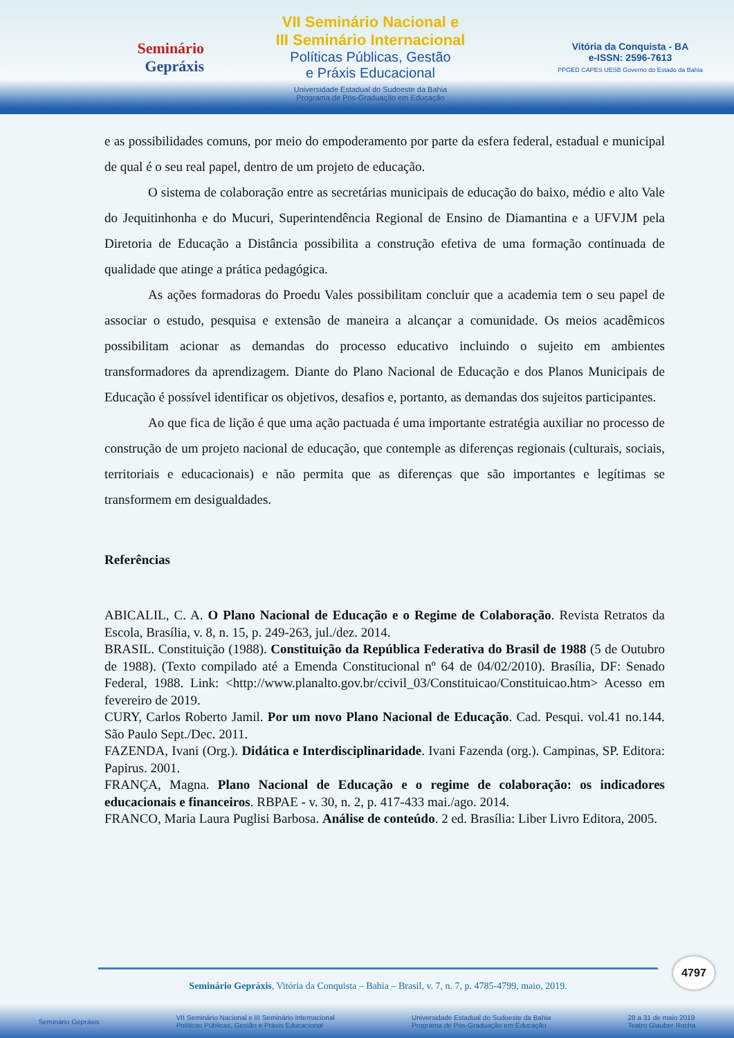Seminário
Gepráxis
VII Seminário Nacional e
III Seminário Internacional
Políticas Públicas, Gestão
e Práxis Educacional
Universidade Estadual do Sudoeste da Bahia
Programa de Pós-Graduação em Educação
Vitória da Conquista - BA
e-ISSN: 2596-7613
PPGED CAPES UESB Governo do Estado da Bahia
e as possibilidades comuns, por meio do empoderamento por parte da esfera federal, estadual e municipal de qual é o seu real papel, dentro de um projeto de educação.
O sistema de colaboração entre as secretárias municipais de educação do baixo, médio e alto Vale do Jequitinhonha e do Mucuri, Superintendência Regional de Ensino de Diamantina e a UFVJM pela Diretoria de Educação a Distância possibilita a construção efetiva de uma formação continuada de qualidade que atinge a prática pedagógica.
As ações formadoras do Proedu Vales possibilitam concluir que a academia tem o seu papel de associar o estudo, pesquisa e extensão de maneira a alcançar a comunidade. Os meios acadêmicos possibilitam acionar as demandas do processo educativo incluindo o sujeito em ambientes transformadores da aprendizagem. Diante do Plano Nacional de Educação e dos Planos Municipais de Educação é possível identificar os objetivos, desafios e, portanto, as demandas dos sujeitos participantes.
Ao que fica de lição é que uma ação pactuada é uma importante estratégia auxiliar no processo de construção de um projeto nacional de educação, que contemple as diferenças regionais (culturais, sociais, territoriais e educacionais) e não permita que as diferenças que são importantes e legítimas se transformem em desigualdades.
Referências
ABICALIL, C. A. O Plano Nacional de Educação e o Regime de Colaboração. Revista Retratos da Escola, Brasília, v. 8, n. 15, p. 249-263, jul./dez. 2014.
BRASIL. Constituição (1988). Constituição da República Federativa do Brasil de 1988 (5 de Outubro de 1988). (Texto compilado até a Emenda Constitucional nº 64 de 04/02/2010). Brasília, DF: Senado Federal, 1988. Link: <http://www.planalto.gov.br/ccivil_03/Constituicao/Constituicao.htm> Acesso em fevereiro de 2019.
CURY, Carlos Roberto Jamil. Por um novo Plano Nacional de Educação. Cad. Pesqui. vol.41 no.144. São Paulo Sept./Dec. 2011.
FAZENDA, Ivani (Org.). Didática e Interdisciplinaridade. Ivani Fazenda (org.). Campinas, SP. Editora: Papirus. 2001.
FRANÇA, Magna. Plano Nacional de Educação e o regime de colaboração: os indicadores educacionais e financeiros. RBPAE - v. 30, n. 2, p. 417-433 mai./ago. 2014.
FRANCO, Maria Laura Puglisi Barbosa. Análise de conteúdo. 2 ed. Brasília: Liber Livro Editora, 2005.
Seminário Gepráxis, Vitória da Conquista – Bahia – Brasil, v. 7, n. 7, p. 4785-4799, maio, 2019.
4797
Seminário Gepráxis VII Seminário Nacional e III Seminário Internacional
Políticas Públicas, Gestão e Práxis Educacional Universidade Estadual do Sudoeste da Bahia
Programa de Pós-Graduação em Educação 28 a 31 de maio 2019
Teatro Glauber Rocha